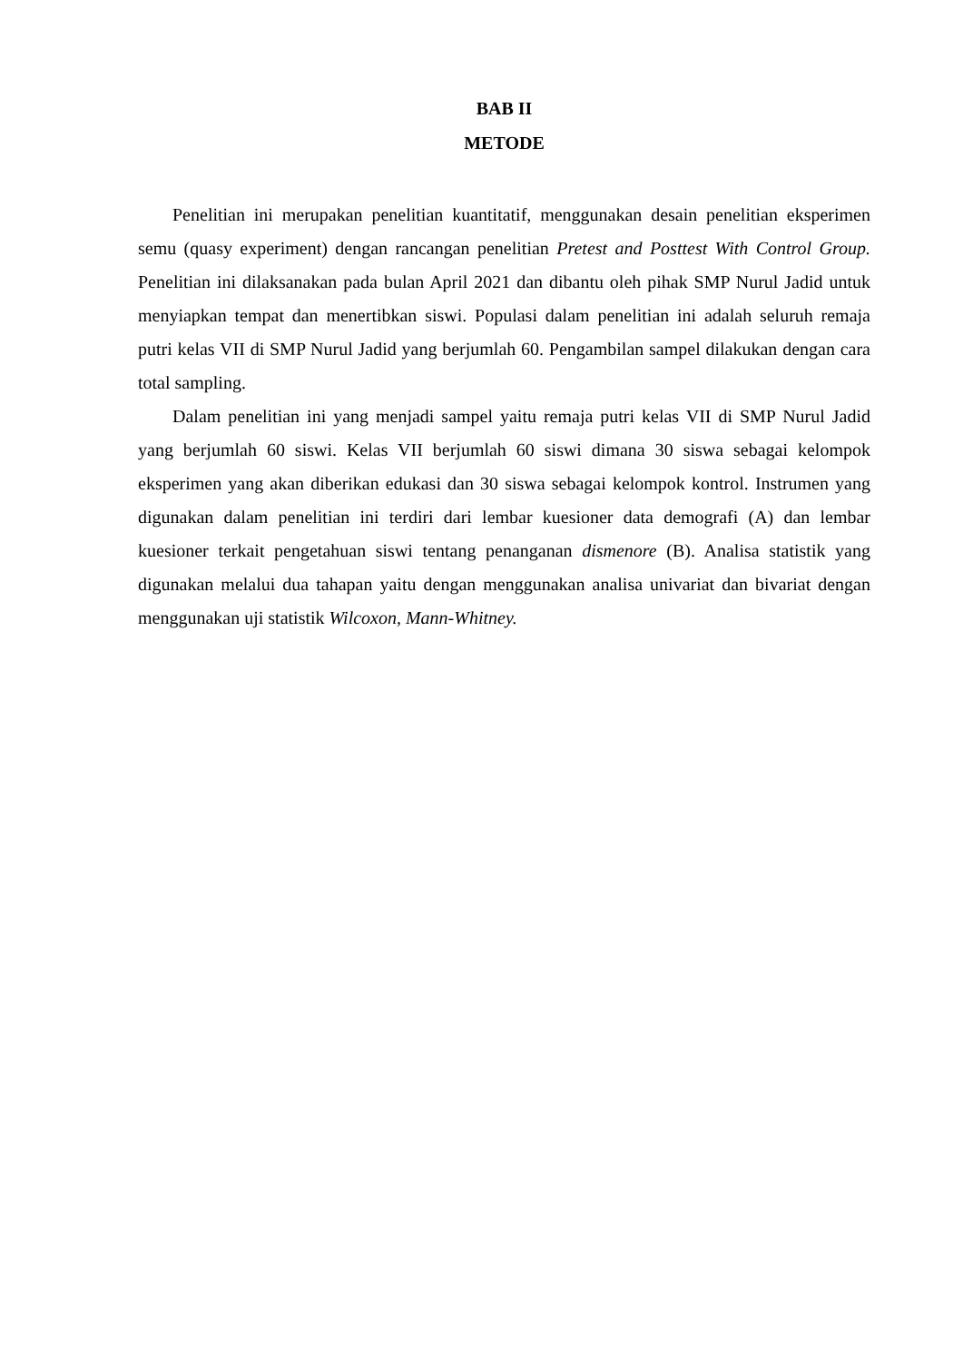BAB II
METODE
Penelitian ini merupakan penelitian kuantitatif, menggunakan desain penelitian eksperimen semu (quasy experiment) dengan rancangan penelitian Pretest and Posttest With Control Group. Penelitian ini dilaksanakan pada bulan April 2021 dan dibantu oleh pihak SMP Nurul Jadid untuk menyiapkan tempat dan menertibkan siswi. Populasi dalam penelitian ini adalah seluruh remaja putri kelas VII di SMP Nurul Jadid yang berjumlah 60. Pengambilan sampel dilakukan dengan cara total sampling.
Dalam penelitian ini yang menjadi sampel yaitu remaja putri kelas VII di SMP Nurul Jadid yang berjumlah 60 siswi. Kelas VII berjumlah 60 siswi dimana 30 siswa sebagai kelompok eksperimen yang akan diberikan edukasi dan 30 siswa sebagai kelompok kontrol. Instrumen yang digunakan dalam penelitian ini terdiri dari lembar kuesioner data demografi (A) dan lembar kuesioner terkait pengetahuan siswi tentang penanganan dismenore (B). Analisa statistik yang digunakan melalui dua tahapan yaitu dengan menggunakan analisa univariat dan bivariat dengan menggunakan uji statistik Wilcoxon, Mann-Whitney.